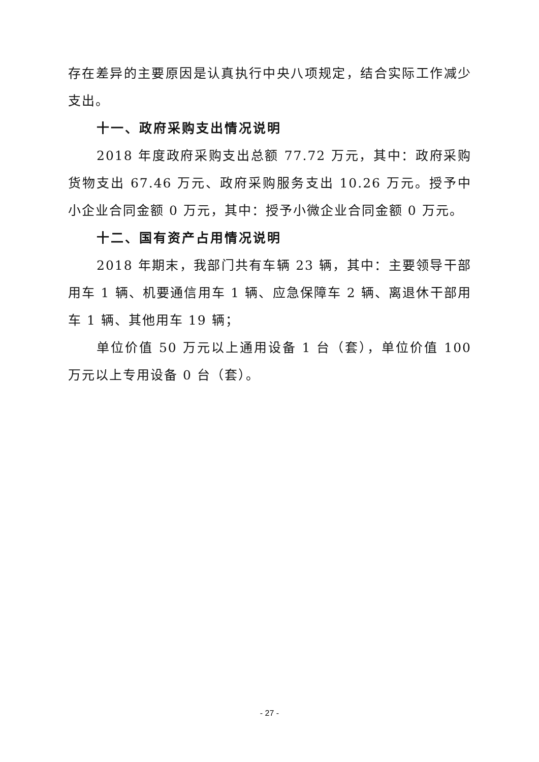存在差异的主要原因是认真执行中央八项规定，结合实际工作减少支出。
十一、政府采购支出情况说明
2018 年度政府采购支出总额 77.72 万元，其中：政府采购货物支出 67.46 万元、政府采购服务支出 10.26 万元。授予中小企业合同金额 0 万元，其中：授予小微企业合同金额 0 万元。
十二、国有资产占用情况说明
2018 年期末，我部门共有车辆 23 辆，其中：主要领导干部用车 1 辆、机要通信用车 1 辆、应急保障车 2 辆、离退休干部用车 1 辆、其他用车 19 辆；
单位价值 50 万元以上通用设备 1 台（套），单位价值 100 万元以上专用设备 0 台（套）。
- 27 -